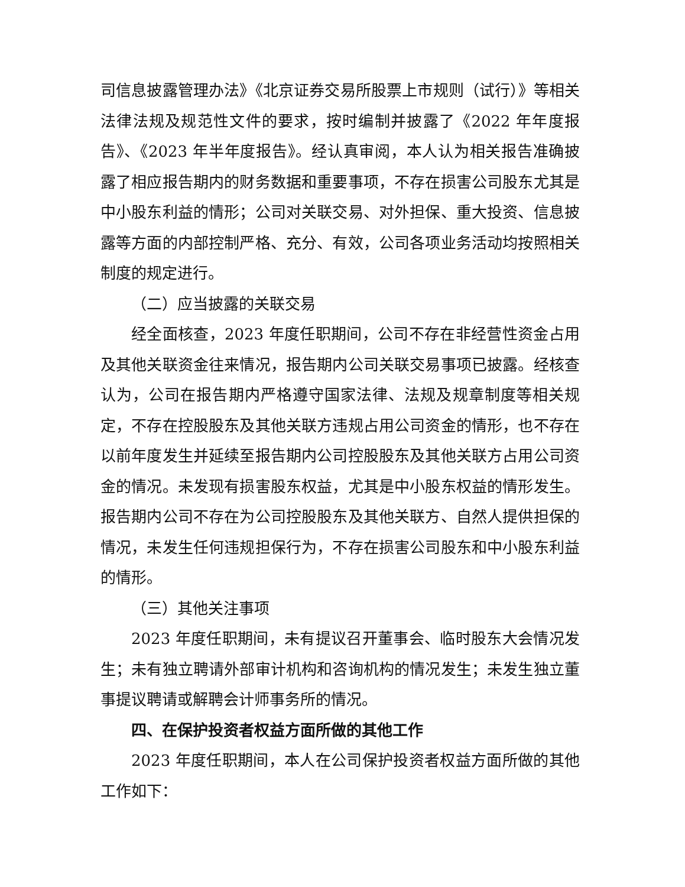司信息披露管理办法》《北京证券交易所股票上市规则（试行）》等相关法律法规及规范性文件的要求，按时编制并披露了《2022 年年度报告》、《2023 年半年度报告》。经认真审阅，本人认为相关报告准确披露了相应报告期内的财务数据和重要事项，不存在损害公司股东尤其是中小股东利益的情形；公司对关联交易、对外担保、重大投资、信息披露等方面的内部控制严格、充分、有效，公司各项业务活动均按照相关制度的规定进行。
（二）应当披露的关联交易
经全面核查，2023 年度任职期间，公司不存在非经营性资金占用及其他关联资金往来情况，报告期内公司关联交易事项已披露。经核查认为，公司在报告期内严格遵守国家法律、法规及规章制度等相关规定，不存在控股股东及其他关联方违规占用公司资金的情形，也不存在以前年度发生并延续至报告期内公司控股股东及其他关联方占用公司资金的情况。未发现有损害股东权益，尤其是中小股东权益的情形发生。报告期内公司不存在为公司控股股东及其他关联方、自然人提供担保的情况，未发生任何违规担保行为，不存在损害公司股东和中小股东利益的情形。
（三）其他关注事项
2023 年度任职期间，未有提议召开董事会、临时股东大会情况发生；未有独立聘请外部审计机构和咨询机构的情况发生；未发生独立董事提议聘请或解聘会计师事务所的情况。
四、在保护投资者权益方面所做的其他工作
2023 年度任职期间，本人在公司保护投资者权益方面所做的其他工作如下：